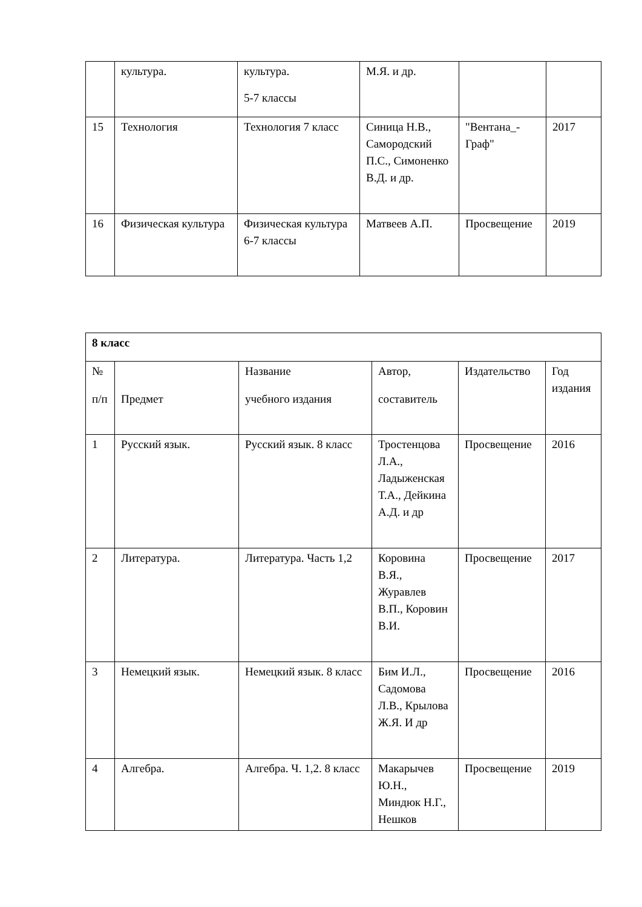| | культура. | культура. 5-7 классы | М.Я. и др. | | |
| 15 | Технология | Технология 7 класс | Синица Н.В., Самородский П.С., Симоненко В.Д. и др. | "Вентана_-Граф" | 2017 |
| 16 | Физическая культура | Физическая культура 6-7 классы | Матвеев А.П. | Просвещение | 2019 |
| 8 класс | | | | | |
| № п/п | Предмет | Название учебного издания | Автор, составитель | Издательство | Год издания |
| 1 | Русский язык. | Русский язык. 8 класс | Тростенцова Л.А., Ладыженская Т.А., Дейкина А.Д. и др | Просвещение | 2016 |
| 2 | Литература. | Литература. Часть 1,2 | Коровина В.Я., Журавлев В.П., Коровин В.И. | Просвещение | 2017 |
| 3 | Немецкий язык. | Немецкий язык. 8 класс | Бим И.Л., Садомова Л.В., Крылова Ж.Я. И др | Просвещение | 2016 |
| 4 | Алгебра. | Алгебра. Ч. 1,2. 8 класс | Макарычев Ю.Н., Миндюк Н.Г., Нешков | Просвещение | 2019 |